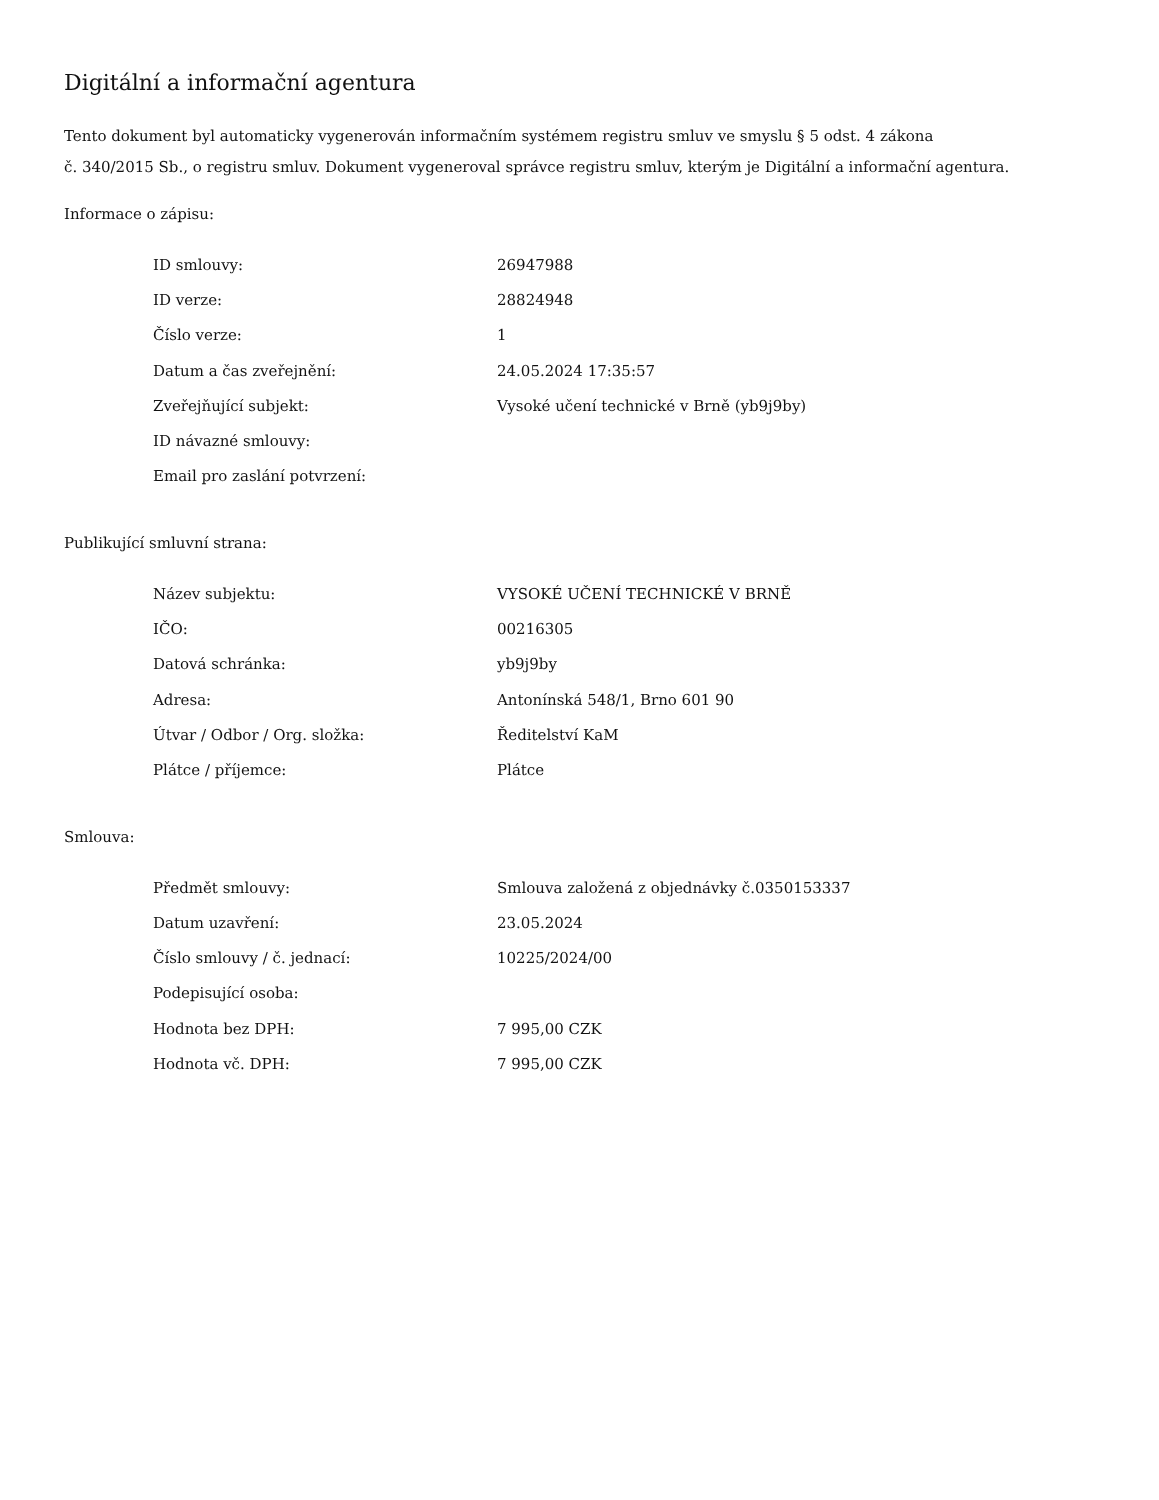Digitální a informační agentura
Tento dokument byl automaticky vygenerován informačním systémem registru smluv ve smyslu § 5 odst. 4 zákona
č. 340/2015 Sb., o registru smluv. Dokument vygeneroval správce registru smluv, kterým je Digitální a informační agentura.
Informace o zápisu:
| ID smlouvy: | 26947988 |
| ID verze: | 28824948 |
| Číslo verze: | 1 |
| Datum a čas zveřejnění: | 24.05.2024 17:35:57 |
| Zveřejňující subjekt: | Vysoké učení technické v Brně (yb9j9by) |
| ID návazné smlouvy: | |
| Email pro zaslání potvrzení: | |
Publikující smluvní strana:
| Název subjektu: | VYSOKÉ UČENÍ TECHNICKÉ V BRNĚ |
| IČO: | 00216305 |
| Datová schránka: | yb9j9by |
| Adresa: | Antonínská 548/1, Brno 601 90 |
| Útvar / Odbor / Org. složka: | Ředitelství KaM |
| Plátce / příjemce: | Plátce |
Smlouva:
| Předmět smlouvy: | Smlouva založená z objednávky č.0350153337 |
| Datum uzavření: | 23.05.2024 |
| Číslo smlouvy / č. jednací: | 10225/2024/00 |
| Podepisující osoba: | |
| Hodnota bez DPH: | 7 995,00 CZK |
| Hodnota vč. DPH: | 7 995,00 CZK |